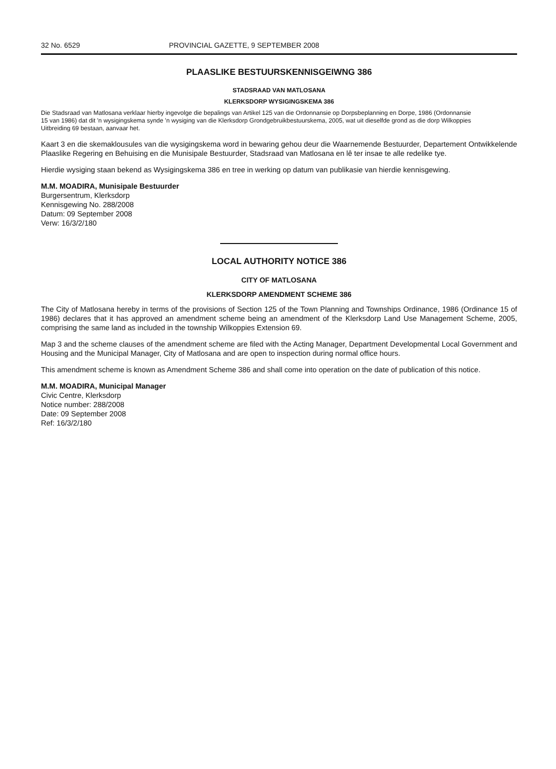32 No. 6529 PROVINCIAL GAZETTE, 9 SEPTEMBER 2008
PLAASLIKE BESTUURSKENNISGEIWNG 386
STADSRAAD VAN MATLOSANA
KLERKSDORP WYSIGINGSKEMA 386
Die Stadsraad van Matlosana verklaar hierby ingevolge die bepalings van Artikel 125 van die Ordonnansie op Dorpsbeplanning en Dorpe, 1986 (Ordonnansie 15 van 1986) dat dit 'n wysigingskema synde 'n wysiging van die Klerksdorp Grondgebruikbestuurskema, 2005, wat uit dieselfde grond as die dorp Wilkoppies Uitbreiding 69 bestaan, aanvaar het.
Kaart 3 en die skemaklousules van die wysigingskema word in bewaring gehou deur die Waarnemende Bestuurder, Departement Ontwikkelende Plaaslike Regering en Behuising en die Munisipale Bestuurder, Stadsraad van Matlosana en lê ter insae te alle redelike tye.
Hierdie wysiging staan bekend as Wysigingskema 386 en tree in werking op datum van publikasie van hierdie kennisgewing.
M.M. MOADIRA, Munisipale Bestuurder
Burgersentrum, Klerksdorp
Kennisgewing No. 288/2008
Datum: 09 September 2008
Verw: 16/3/2/180
LOCAL AUTHORITY NOTICE 386
CITY OF MATLOSANA
KLERKSDORP AMENDMENT SCHEME 386
The City of Matlosana hereby in terms of the provisions of Section 125 of the Town Planning and Townships Ordinance, 1986 (Ordinance 15 of 1986) declares that it has approved an amendment scheme being an amendment of the Klerksdorp Land Use Management Scheme, 2005, comprising the same land as included in the township Wilkoppies Extension 69.
Map 3 and the scheme clauses of the amendment scheme are filed with the Acting Manager, Department Developmental Local Government and Housing and the Municipal Manager, City of Matlosana and are open to inspection during normal office hours.
This amendment scheme is known as Amendment Scheme 386 and shall come into operation on the date of publication of this notice.
M.M. MOADIRA, Municipal Manager
Civic Centre, Klerksdorp
Notice number: 288/2008
Date: 09 September 2008
Ref: 16/3/2/180